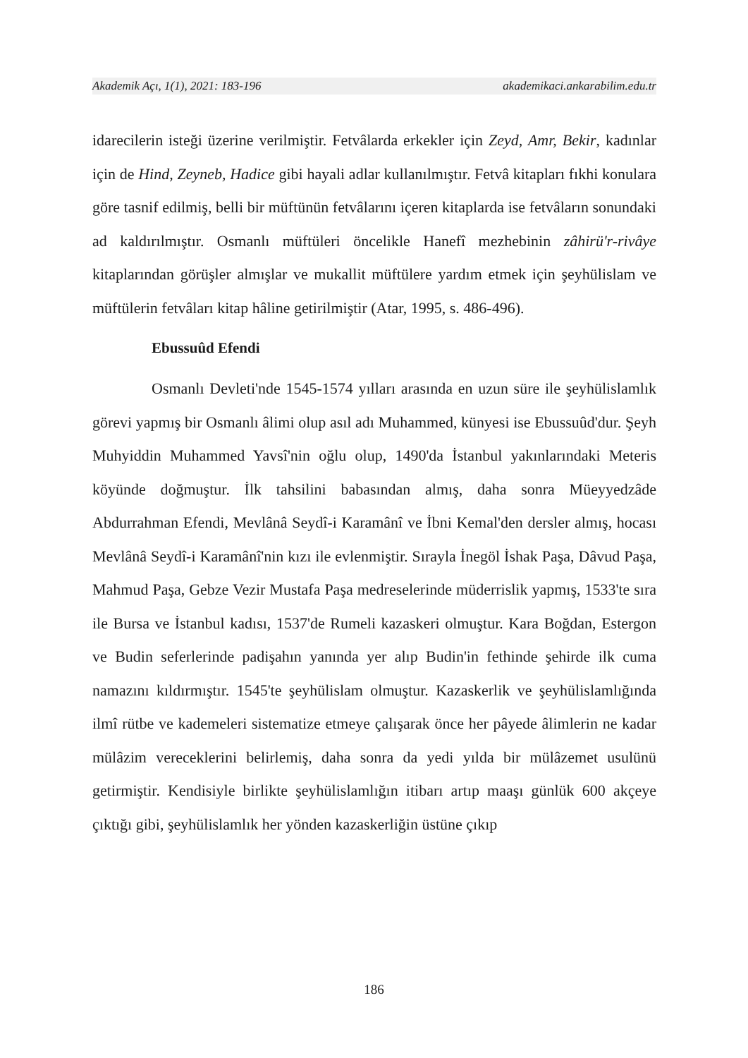Akademik Açı, 1(1), 2021: 183-196 akademikaci.ankarabilim.edu.tr
idarecilerin isteği üzerine verilmiştir. Fetvâlarda erkekler için Zeyd, Amr, Bekir, kadınlar için de Hind, Zeyneb, Hadice gibi hayali adlar kullanılmıştır. Fetvâ kitapları fıkhi konulara göre tasnif edilmiş, belli bir müftünün fetvâlarını içeren kitaplarda ise fetvâların sonundaki ad kaldırılmıştır. Osmanlı müftüleri öncelikle Hanefî mezhebinin zâhirü'r-rivâye kitaplarından görüşler almışlar ve mukallit müftülere yardım etmek için şeyhülislam ve müftülerin fetvâları kitap hâline getirilmiştir (Atar, 1995, s. 486-496).
Ebussuûd Efendi
Osmanlı Devleti'nde 1545-1574 yılları arasında en uzun süre ile şeyhülislamlık görevi yapmış bir Osmanlı âlimi olup asıl adı Muhammed, künyesi ise Ebussuûd'dur. Şeyh Muhyiddin Muhammed Yavsî'nin oğlu olup, 1490'da İstanbul yakınlarındaki Meteris köyünde doğmuştur. İlk tahsilini babasından almış, daha sonra Müeyyedzâde Abdurrahman Efendi, Mevlânâ Seydî-i Karamânî ve İbni Kemal'den dersler almış, hocası Mevlânâ Seydî-i Karamânî'nin kızı ile evlenmiştir. Sırayla İnegöl İshak Paşa, Dâvud Paşa, Mahmud Paşa, Gebze Vezir Mustafa Paşa medreselerinde müderrislik yapmış, 1533'te sıra ile Bursa ve İstanbul kadısı, 1537'de Rumeli kazaskeri olmuştur. Kara Boğdan, Estergon ve Budin seferlerinde padişahın yanında yer alıp Budin'in fethinde şehirde ilk cuma namazını kıldırmıştır. 1545'te şeyhülislam olmuştur. Kazaskerlik ve şeyhülislamlığında ilmî rütbe ve kademeleri sistematize etmeye çalışarak önce her pâyede âlimlerin ne kadar mülâzim vereceklerini belirlemiş, daha sonra da yedi yılda bir mülâzemet usulünü getirmiştir. Kendisiyle birlikte şeyhülislamlığın itibarı artıp maaşı günlük 600 akçeye çıktığı gibi, şeyhülislamlık her yönden kazaskerliğin üstüne çıkıp
186